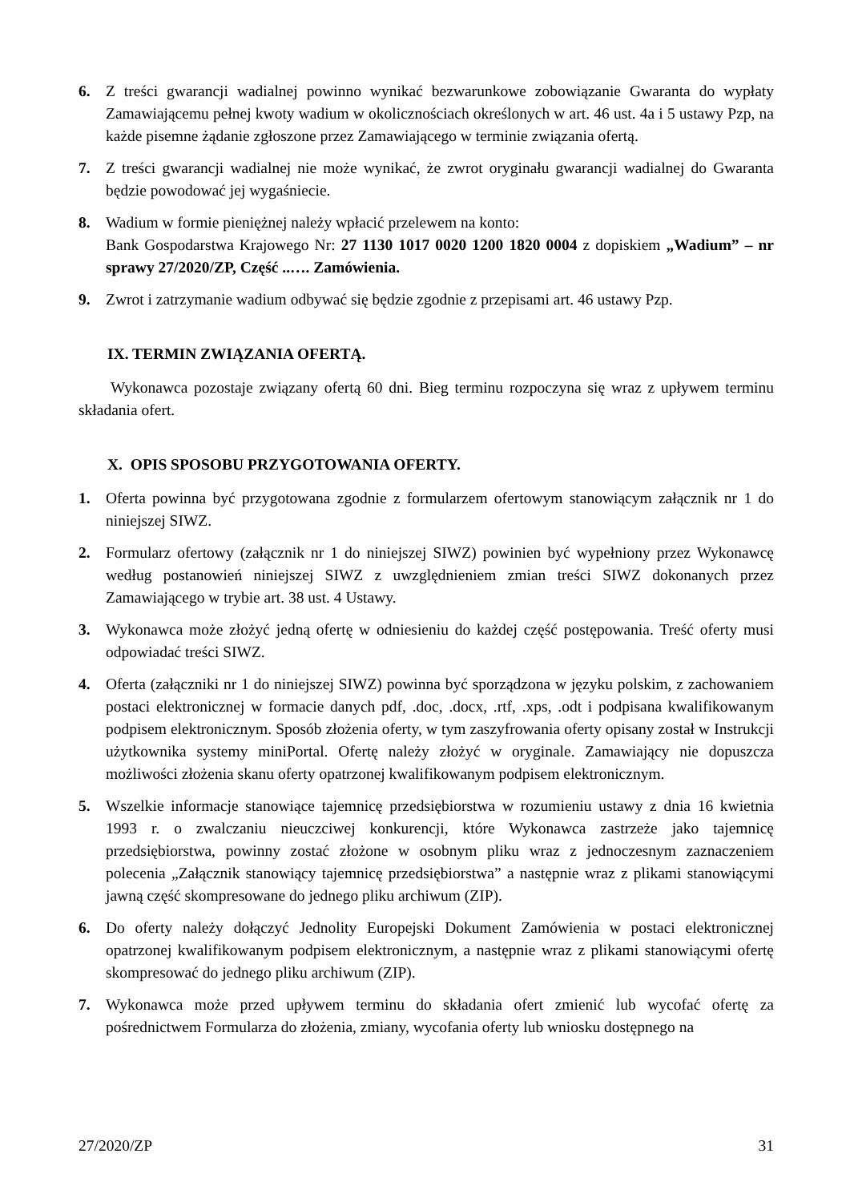6. Z treści gwarancji wadialnej powinno wynikać bezwarunkowe zobowiązanie Gwaranta do wypłaty Zamawiającemu pełnej kwoty wadium w okolicznościach określonych w art. 46 ust. 4a i 5 ustawy Pzp, na każde pisemne żądanie zgłoszone przez Zamawiającego w terminie związania ofertą.
7. Z treści gwarancji wadialnej nie może wynikać, że zwrot oryginału gwarancji wadialnej do Gwaranta będzie powodować jej wygaśniecie.
8. Wadium w formie pieniężnej należy wpłacić przelewem na konto:
Bank Gospodarstwa Krajowego Nr: 27 1130 1017 0020 1200 1820 0004 z dopiskiem „Wadium” – nr sprawy 27/2020/ZP, Część ..…. Zamówienia.
9. Zwrot i zatrzymanie wadium odbywać się będzie zgodnie z przepisami art. 46 ustawy Pzp.
IX. TERMIN ZWIĄZANIA OFERTĄ.
Wykonawca pozostaje związany ofertą 60 dni. Bieg terminu rozpoczyna się wraz z upływem terminu składania ofert.
X. OPIS SPOSOBU PRZYGOTOWANIA OFERTY.
1. Oferta powinna być przygotowana zgodnie z formularzem ofertowym stanowiącym załącznik nr 1 do niniejszej SIWZ.
2. Formularz ofertowy (załącznik nr 1 do niniejszej SIWZ) powinien być wypełniony przez Wykonawcę według postanowień niniejszej SIWZ z uwzględnieniem zmian treści SIWZ dokonanych przez Zamawiającego w trybie art. 38 ust. 4 Ustawy.
3. Wykonawca może złożyć jedną ofertę w odniesieniu do każdej część postępowania. Treść oferty musi odpowiadać treści SIWZ.
4. Oferta (załączniki nr 1 do niniejszej SIWZ) powinna być sporządzona w języku polskim, z zachowaniem postaci elektronicznej w formacie danych pdf, .doc, .docx, .rtf, .xps, .odt i podpisana kwalifikowanym podpisem elektronicznym. Sposób złożenia oferty, w tym zaszyfrowania oferty opisany został w Instrukcji użytkownika systemy miniPortal. Ofertę należy złożyć w oryginale. Zamawiający nie dopuszcza możliwości złożenia skanu oferty opatrzonej kwalifikowanym podpisem elektronicznym.
5. Wszelkie informacje stanowiące tajemnicę przedsiębiorstwa w rozumieniu ustawy z dnia 16 kwietnia 1993 r. o zwalczaniu nieuczciwej konkurencji, które Wykonawca zastrzeże jako tajemnicę przedsiębiorstwa, powinny zostać złożone w osobnym pliku wraz z jednoczesnym zaznaczeniem polecenia „Załącznik stanowiący tajemnicę przedsiębiorstwa” a następnie wraz z plikami stanowiącymi jawną część skompresowane do jednego pliku archiwum (ZIP).
6. Do oferty należy dołączyć Jednolity Europejski Dokument Zamówienia w postaci elektronicznej opatrzonej kwalifikowanym podpisem elektronicznym, a następnie wraz z plikami stanowiącymi ofertę skompresować do jednego pliku archiwum (ZIP).
7. Wykonawca może przed upływem terminu do składania ofert zmienić lub wycofać ofertę za pośrednictwem Formularza do złożenia, zmiany, wycofania oferty lub wniosku dostępnego na
27/2020/ZP 31